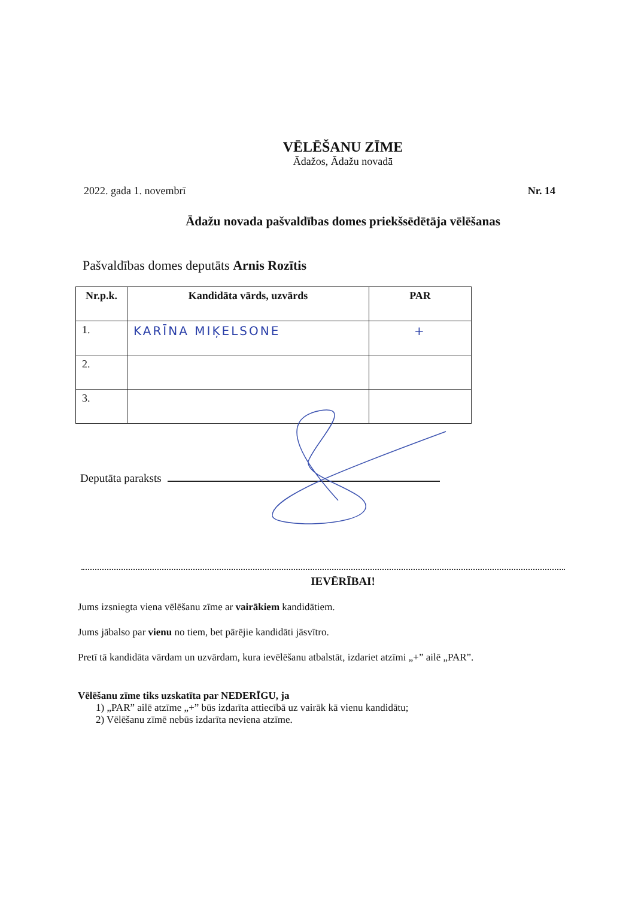VĒLĒŠANU ZĪME
Ādažos, Ādažu novadā
2022. gada 1. novembrī Nr. 14
Ādažu novada pašvaldības domes priekšsēdētāja vēlēšanas
Pašvaldības domes deputāts Arnis Rozītis
| Nr.p.k. | Kandidāta vārds, uzvārds | PAR |
| --- | --- | --- |
| 1. | KARĪNA MIĶELSONE | + |
| 2. | | |
| 3. | | |
Deputāta paraksts
IEVĒRĪBAI!
Jums izsniegta viena vēlēšanu zīme ar vairākiem kandidātiem.
Jums jābalso par vienu no tiem, bet pārējie kandidāti jāsvītro.
Pretī tā kandidāta vārdam un uzvārdam, kura ievēlēšanu atbalstāt, izdariet atzīmi „+” ailē „PAR”.
Vēlēšanu zīme tiks uzskatīta par NEDERĪGU, ja
1) „PAR” ailē atzīme „+” būs izdarīta attiecībā uz vairāk kā vienu kandidātu;
2) Vēlēšanu zīmē nebūs izdarīta neviena atzīme.